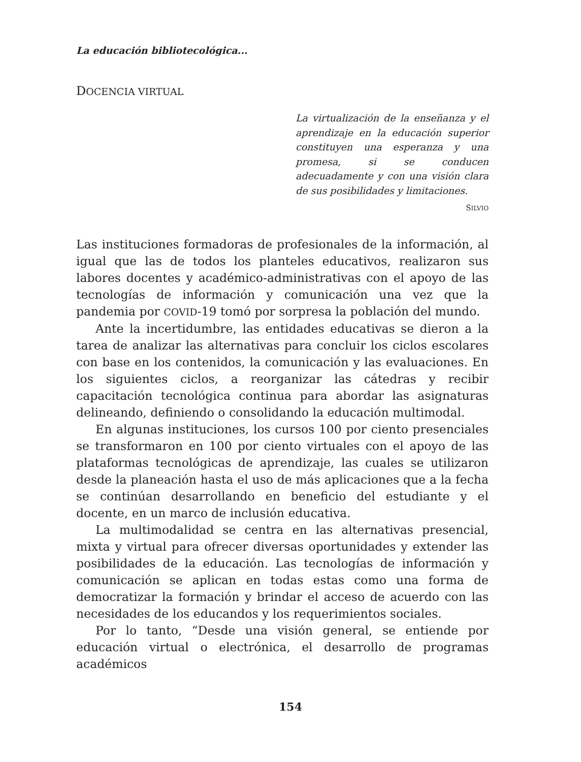La educación bibliotecológica...
DOCENCIA VIRTUAL
La virtualización de la enseñanza y el aprendizaje en la educación superior constituyen una esperanza y una promesa, si se conducen adecuadamente y con una visión clara de sus posibilidades y limitaciones.
SILVIO
Las instituciones formadoras de profesionales de la información, al igual que las de todos los planteles educativos, realizaron sus labores docentes y académico-administrativas con el apoyo de las tecnologías de información y comunicación una vez que la pandemia por COVID-19 tomó por sorpresa la población del mundo.
Ante la incertidumbre, las entidades educativas se dieron a la tarea de analizar las alternativas para concluir los ciclos escolares con base en los contenidos, la comunicación y las evaluaciones. En los siguientes ciclos, a reorganizar las cátedras y recibir capacitación tecnológica continua para abordar las asignaturas delineando, definiendo o consolidando la educación multimodal.
En algunas instituciones, los cursos 100 por ciento presenciales se transformaron en 100 por ciento virtuales con el apoyo de las plataformas tecnológicas de aprendizaje, las cuales se utilizaron desde la planeación hasta el uso de más aplicaciones que a la fecha se continúan desarrollando en beneficio del estudiante y el docente, en un marco de inclusión educativa.
La multimodalidad se centra en las alternativas presencial, mixta y virtual para ofrecer diversas oportunidades y extender las posibilidades de la educación. Las tecnologías de información y comunicación se aplican en todas estas como una forma de democratizar la formación y brindar el acceso de acuerdo con las necesidades de los educandos y los requerimientos sociales.
Por lo tanto, “Desde una visión general, se entiende por educación virtual o electrónica, el desarrollo de programas académicos
154